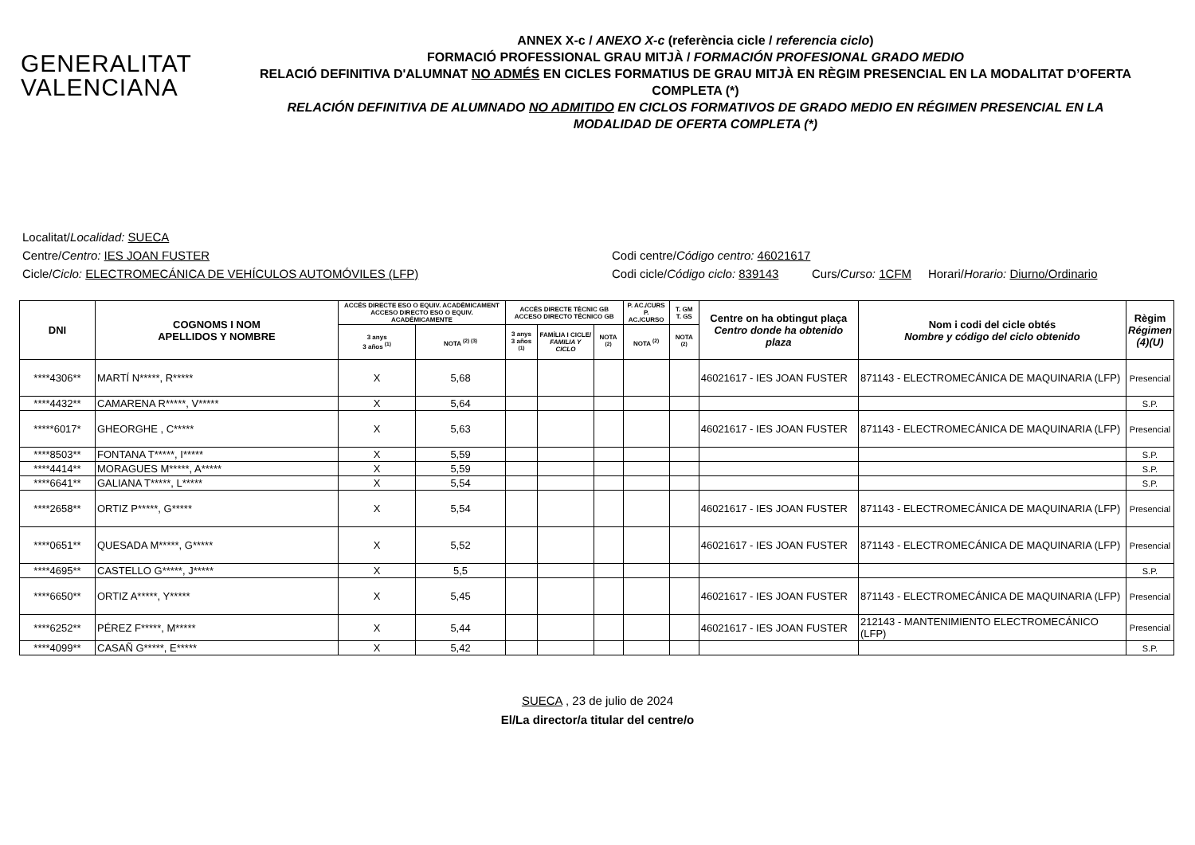GENERALITAT
VALENCIANA
ANNEX X-c / ANEXO X-c (referència cicle / referencia ciclo)
FORMACIÓ PROFESSIONAL GRAU MITJÀ / FORMACIÓN PROFESIONAL GRADO MEDIO
RELACIÓ DEFINITIVA D'ALUMNAT NO ADMÉS EN CICLES FORMATIUS DE GRAU MITJÀ EN RÈGIM PRESENCIAL EN LA MODALITAT D’OFERTA COMPLETA (*)
RELACIÓN DEFINITIVA DE ALUMNADO NO ADMITIDO EN CICLOS FORMATIVOS DE GRADO MEDIO EN RÉGIMEN PRESENCIAL EN LA MODALIDAD DE OFERTA COMPLETA (*)
Localitat/ Localidad: SUECA
Centre/Centro: IES JOAN FUSTER Codi centre/Código centro: 46021617
Cicle/Ciclo: ELECTROMECÁNICA DE VEHÍCULOS AUTOMÓVILES (LFP) Codi cicle/Código ciclo: 839143 Curs/Curso: 1CFM Horari/Horario: Diurno/Ordinario
| DNI | COGNOMS I NOM APELLIDOS Y NOMBRE | ACCÉS DIRECTE ESO O EQUIV. ACADÈMICAMENT ACCESO DIRECTO ESO O EQUIV. ACADÉMICAMENTE | | ACCÉS DIRECTE TÈCNIC GB ACCESO DIRECTO TÉCNICO GB | | | P. AC./CURS P. AC./CURSO | T. GM T. GS | Centre on ha obtingut plaça Centro donde ha obtenido plaza | Nom i codi del cicle obtés Nombre y código del ciclo obtenido | Règim Régimen (4)(U) |
| --- | --- | --- | --- | --- | --- | --- | --- | --- | --- | --- | --- |
| | | 3 anys 3 años <sup>(1)</sup> | NOTA <sup>(2) (3)</sup> | 3 anys 3 años <sup>(1)</sup> | FAMÍLIA I CICLE/ FAMILIA Y CICLO | NOTA <sup>(2)</sup> | NOTA <sup>(2)</sup> | NOTA <sup>(2)</sup> | | | |
| ****4306** | MARTÍ N*****, R***** | X | 5,68 | | | | | | 46021617 - IES JOAN FUSTER | 871143 - ELECTROMECÁNICA DE MAQUINARIA (LFP) | Presencial |
| ****4432** | CAMARENA R*****, V***** | X | 5,64 | | | | | | | | S.P. |
| *****6017* | GHEORGHE , C***** | X | 5,63 | | | | | | 46021617 - IES JOAN FUSTER | 871143 - ELECTROMECÁNICA DE MAQUINARIA (LFP) | Presencial |
| ****8503** | FONTANA T*****, I***** | X | 5,59 | | | | | | | | S.P. |
| ****4414** | MORAGUES M*****, A***** | X | 5,59 | | | | | | | | S.P. |
| ****6641** | GALIANA T*****, L***** | X | 5,54 | | | | | | | | S.P. |
| ****2658** | ORTIZ P*****, G***** | X | 5,54 | | | | | | 46021617 - IES JOAN FUSTER | 871143 - ELECTROMECÁNICA DE MAQUINARIA (LFP) | Presencial |
| ****0651** | QUESADA M*****, G***** | X | 5,52 | | | | | | 46021617 - IES JOAN FUSTER | 871143 - ELECTROMECÁNICA DE MAQUINARIA (LFP) | Presencial |
| ****4695** | CASTELLO G*****, J***** | X | 5,5 | | | | | | | | S.P. |
| ****6650** | ORTIZ A*****, Y***** | X | 5,45 | | | | | | 46021617 - IES JOAN FUSTER | 871143 - ELECTROMECÁNICA DE MAQUINARIA (LFP) | Presencial |
| ****6252** | PÉREZ F*****, M***** | X | 5,44 | | | | | | 46021617 - IES JOAN FUSTER | 212143 - MANTENIMIENTO ELECTROMECÁNICO (LFP) | Presencial |
| ****4099** | CASAÑ G*****, E***** | X | 5,42 | | | | | | | | S.P. |
SUECA , 23 de julio de 2024
El/La director/a titular del centre/o